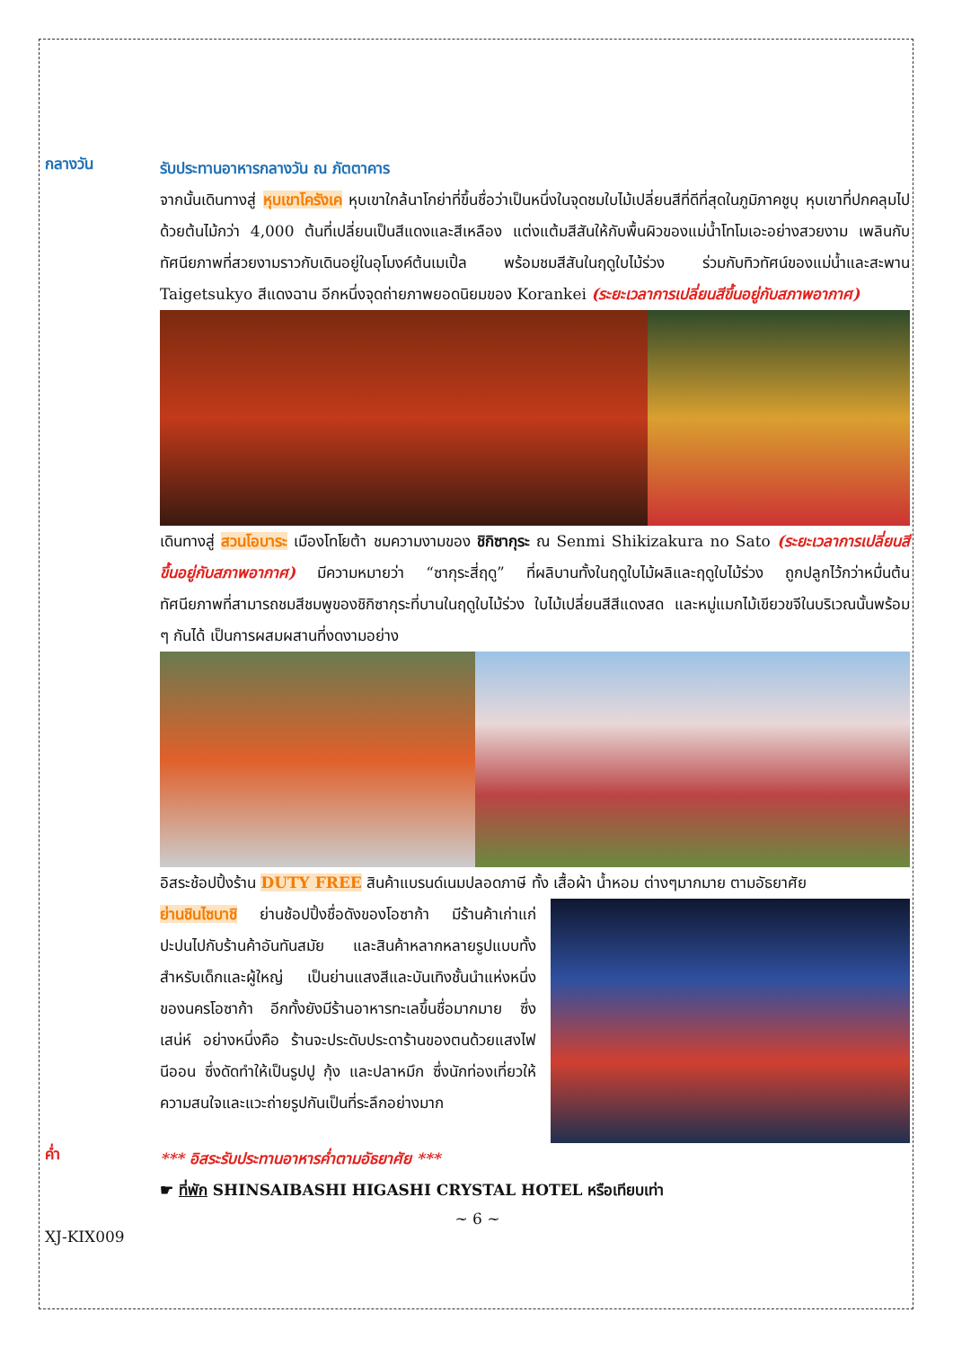กลางวัน
รับประทานอาหารกลางวัน ณ ภัตตาคาร
จากนั้นเดินทางสู่ หุบเขาโครังเค หุบเขาใกล้นาโกย่าที่ขึ้นชื่อว่าเป็นหนึ่งในจุดชมใบไม้เปลี่ยนสีที่ดีที่สุดในภูมิภาคชูบุ หุบเขาที่ปกคลุมไปด้วยต้นไม้กว่า 4,000 ต้นที่เปลี่ยนเป็นสีแดงและสีเหลือง แต่งแต้มสีสันให้กับพื้นผิวของแม่น้ำโทโมเอะอย่างสวยงาม เพลินกับทัศนียภาพที่สวยงามราวกับเดินอยู่ในอุโมงค์ต้นเมเปิ้ล พร้อมชมสีสันในฤดูใบไม้ร่วง ร่วมกับทิวทัศน์ของแม่น้ำและสะพาน Taigetsukyo สีแดงฉาน อีกหนึ่งจุดถ่ายภาพยอดนิยมของ Korankei (ระยะเวลาการเปลี่ยนสีขึ้นอยู่กับสภาพอากาศ)
เดินทางสู่ สวนโอบาระ เมืองโทโยต้า ชมความงามของ ชิกิซากุระ ณ Senmi Shikizakura no Sato (ระยะเวลาการเปลี่ยนสีขึ้นอยู่กับสภาพอากาศ) มีความหมายว่า “ซากุระสี่ฤดู” ที่ผลิบานทั้งในฤดูใบไม้ผลิและฤดูใบไม้ร่วง ถูกปลูกไว้กว่าหมื่นต้น ทัศนียภาพที่สามารถชมสีชมพูของชิกิซากุระที่บานในฤดูใบไม้ร่วง ใบไม้เปลี่ยนสีสีแดงสด และหมู่แมกไม้เขียวขจีในบริเวณนั้นพร้อม ๆ กันได้ เป็นการผสมผสานที่งดงามอย่าง
อิสระช้อปปิ้งร้าน DUTY FREE สินค้าแบรนด์เนมปลอดภาษี ทั้ง เสื้อผ้า น้ำหอม ต่างๆมากมาย ตามอัธยาศัย
ย่านชินไซบาชิ ย่านช้อปปิ้งชื่อดังของโอซาก้า มีร้านค้าเก่าแก่ ปะปนไปกับร้านค้าอันทันสมัย และสินค้าหลากหลายรูปแบบทั้งสำหรับเด็กและผู้ใหญ่ เป็นย่านแสงสีและบันเทิงชั้นนำแห่งหนึ่งของนครโอซาก้า อีกทั้งยังมีร้านอาหารทะเลขึ้นชื่อมากมาย ซึ่งเสน่ห์ อย่างหนึ่งคือ ร้านจะประดับประดาร้านของตนด้วยแสงไฟนีออน ซึ่งดัดทำให้เป็นรูปปู กุ้ง และปลาหมึก ซึ่งนักท่องเที่ยวให้ความสนใจและแวะถ่ายรูปกันเป็นที่ระลึกอย่างมาก
ค่ำ
*** อิสระรับประทานอาหารค่ำตามอัธยาศัย ***
☛ ที่พัก SHINSAIBASHI HIGASHI CRYSTAL HOTEL หรือเทียบเท่า
~ 6 ~
XJ-KIX009